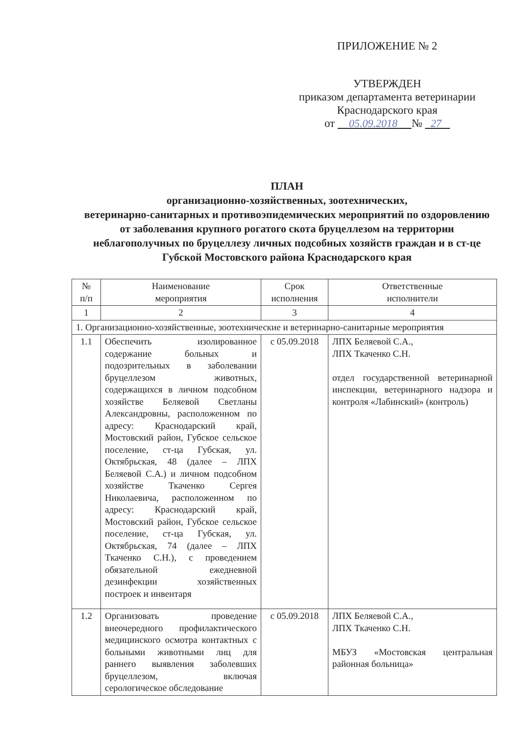ПРИЛОЖЕНИЕ № 2
УТВЕРЖДЕН
приказом департамента ветеринарии
Краснодарского края
от 05.09.2018 № 27
ПЛАН
организационно-хозяйственных, зоотехнических,
ветеринарно-санитарных и противоэпидемических мероприятий по оздоровлению от заболевания крупного рогатого скота бруцеллезом на территории неблагополучных по бруцеллезу личных подсобных хозяйств граждан и в ст-це Губской Мостовского района Краснодарского края
| № п/п | Наименование мероприятия | Срок исполнения | Ответственные исполнители |
| 1 | 2 | 3 | 4 |
| 1. Организационно-хозяйственные, зоотехнические и ветеринарно-санитарные мероприятия | | | |
| 1.1 | Обеспечить изолированное содержание больных и подозрительных в заболевании бруцеллезом животных, содержащихся в личном подсобном хозяйстве Беляевой Светланы Александровны, расположенном по адресу: Краснодарский край, Мостовский район, Губское сельское поселение, ст-ца Губская, ул. Октябрьская, 48 (далее – ЛПХ Беляевой С.А.) и личном подсобном хозяйстве Ткаченко Сергея Николаевича, расположенном по адресу: Краснодарский край, Мостовский район, Губское сельское поселение, ст-ца Губская, ул. Октябрьская, 74 (далее – ЛПХ Ткаченко С.Н.), с проведением обязательной ежедневной дезинфекции хозяйственных построек и инвентаря | с 05.09.2018 | ЛПХ Беляевой С.А., ЛПХ Ткаченко С.Н. отдел государственной ветеринарной инспекции, ветеринарного надзора и контроля «Лабинский» (контроль) |
| 1.2 | Организовать проведение внеочередного профилактического медицинского осмотра контактных с больными животными лиц для раннего выявления заболевших бруцеллезом, включая серологическое обследование | с 05.09.2018 | ЛПХ Беляевой С.А., ЛПХ Ткаченко С.Н. МБУЗ «Мостовская центральная районная больница» |